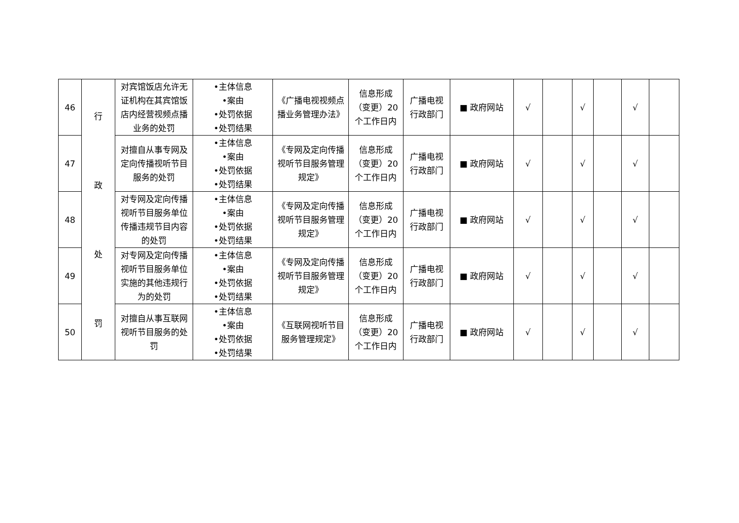| 46 | 行 政 处 罚 | 对宾馆饭店允许无证机构在其宾馆饭店内经营视频点播业务的处罚 | •主体信息 •案由 •处罚依据 •处罚结果 | 《广播电视视频点播业务管理办法》 | 信息形成（变更）20个工作日内 | 广播电视行政部门 | ■ 政府网站 | √ | | √ | | √ | |
| 47 | | 对擅自从事专网及定向传播视听节目服务的处罚 | •主体信息 •案由 •处罚依据 •处罚结果 | 《专网及定向传播视听节目服务管理规定》 | 信息形成（变更）20个工作日内 | 广播电视行政部门 | ■ 政府网站 | √ | | √ | | √ | |
| 48 | | 对专网及定向传播视听节目服务单位传播违规节目内容的处罚 | •主体信息 •案由 •处罚依据 •处罚结果 | 《专网及定向传播视听节目服务管理规定》 | 信息形成（变更）20个工作日内 | 广播电视行政部门 | ■ 政府网站 | √ | | √ | | √ | |
| 49 | | 对专网及定向传播视听节目服务单位实施的其他违规行为的处罚 | •主体信息 •案由 •处罚依据 •处罚结果 | 《专网及定向传播视听节目服务管理规定》 | 信息形成（变更）20个工作日内 | 广播电视行政部门 | ■ 政府网站 | √ | | √ | | √ | |
| 50 | | 对擅自从事互联网视听节目服务的处罚 | •主体信息 •案由 •处罚依据 •处罚结果 | 《互联网视听节目服务管理规定》 | 信息形成（变更）20个工作日内 | 广播电视行政部门 | ■ 政府网站 | √ | | √ | | √ | |